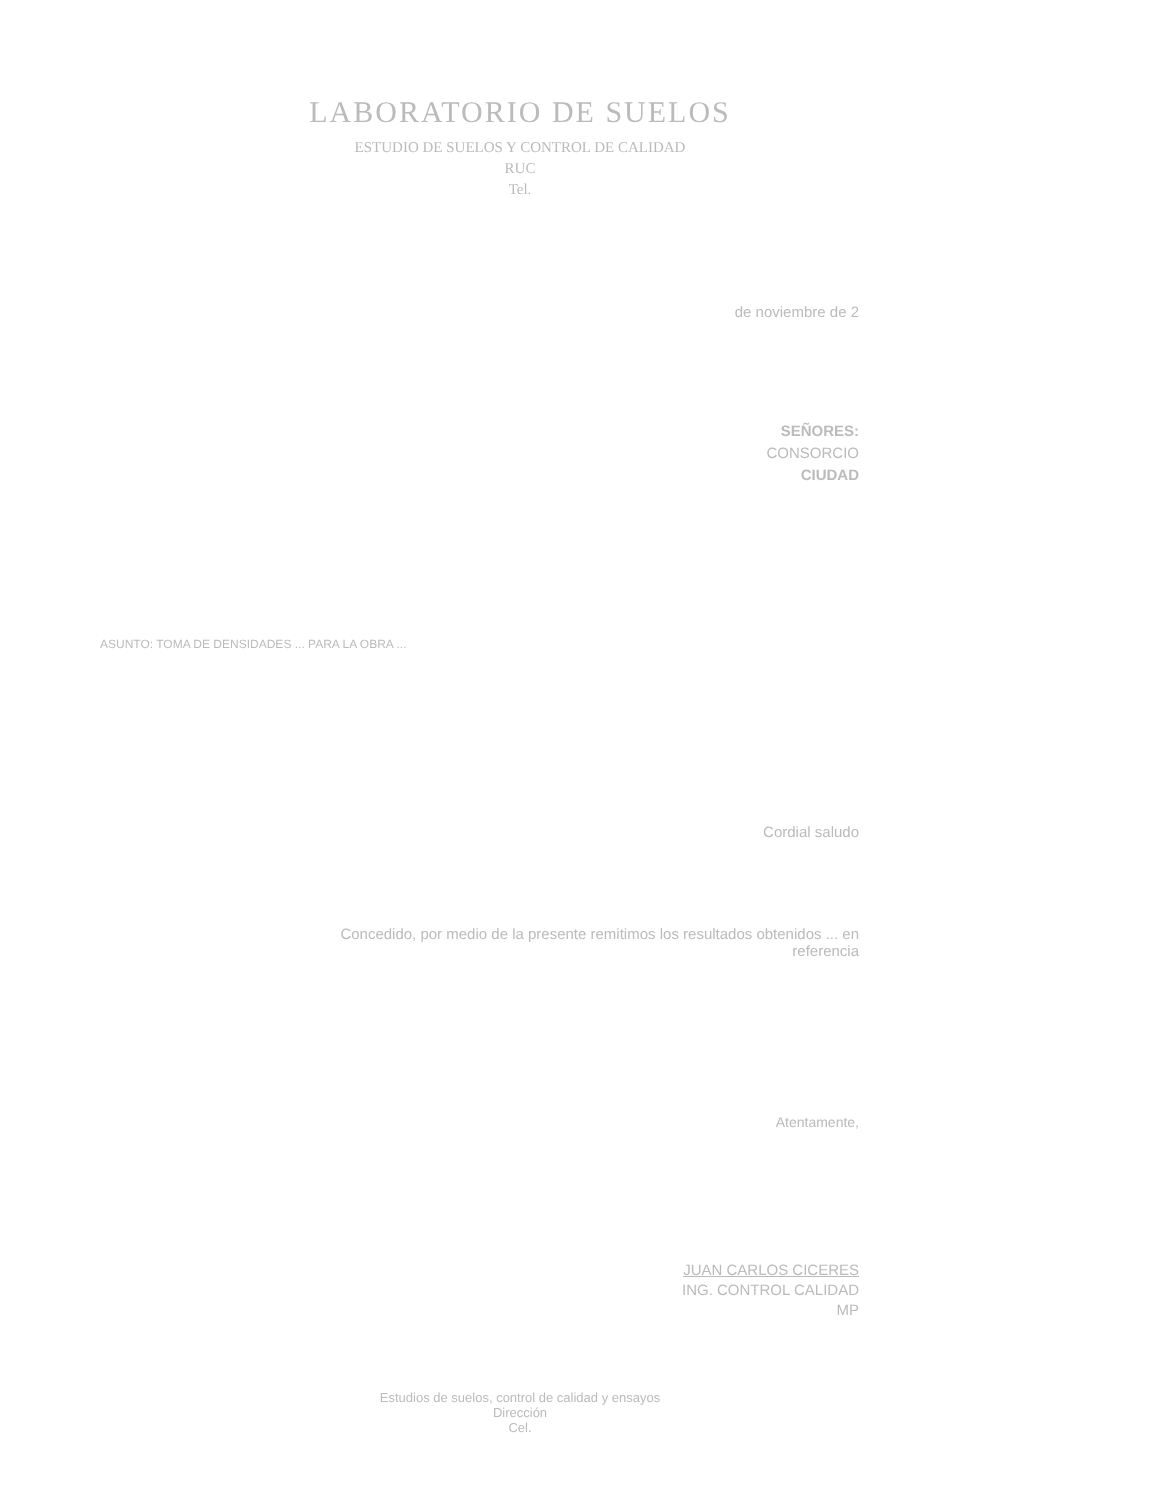LABORATORIO DE SUELOS
ESTUDIO DE SUELOS Y CONTROL DE CALIDAD
RUC
Tel.
de noviembre de 2
SEÑORES:
CONSORCIO
CIUDAD
ASUNTO: TOMA DE DENSIDADES ... PARA LA OBRA ...
Cordial saludo
Concedido, por medio de la presente remitimos los resultados obtenidos ... en
referencia
Atentamente,
JUAN CARLOS CICERES
ING. CONTROL CALIDAD
MP
Estudios de suelos, control de calidad y ensayos
Dirección
Cel.